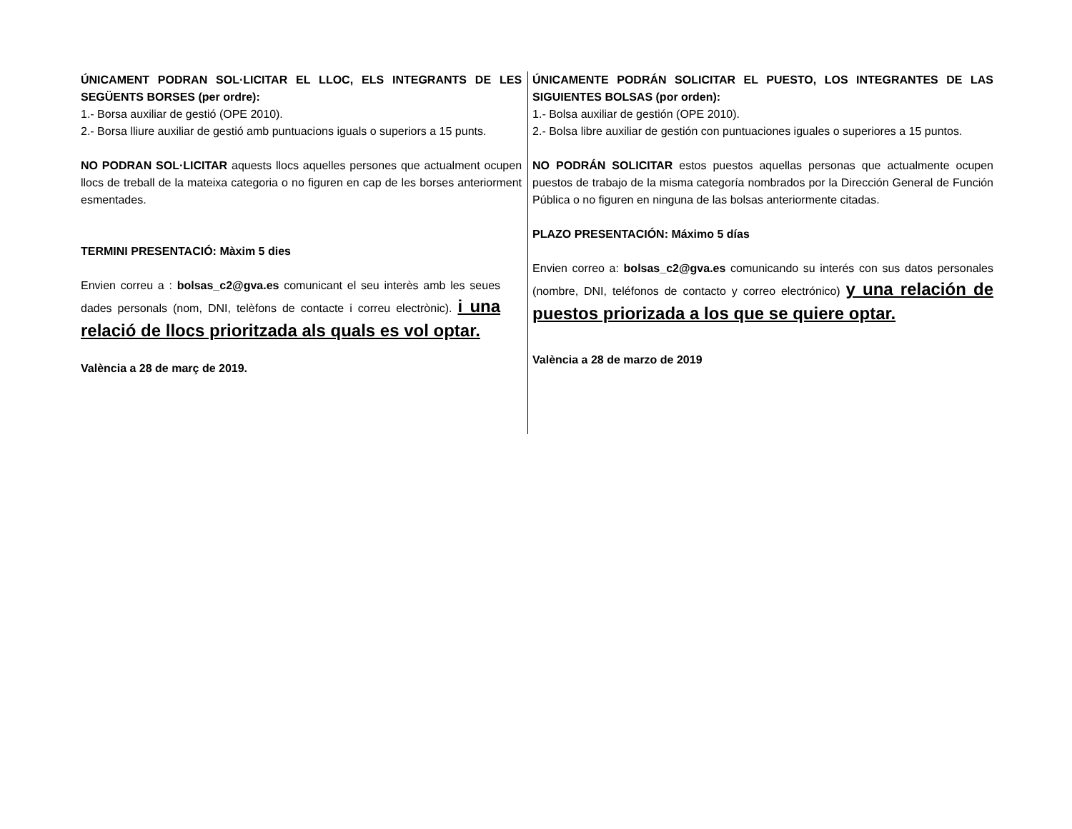ÚNICAMENT PODRAN SOL·LICITAR EL LLOC, ELS INTEGRANTS DE LES SEGÜENTS BORSES (per ordre):
1.- Borsa auxiliar de gestió (OPE 2010).
2.- Borsa lliure auxiliar de gestió amb puntuacions iguals o superiors a 15 punts.
NO PODRAN SOL·LICITAR aquests llocs aquelles persones que actualment ocupen llocs de treball de la mateixa categoria o no figuren en cap de les borses anteriorment esmentades.
TERMINI PRESENTACIÓ: Màxim 5 dies
Envien correu a : bolsas_c2@gva.es comunicant el seu interès amb les seues dades personals (nom, DNI, telèfons de contacte i correu electrònic). i una relació de llocs prioritzada als quals es vol optar.
València a 28 de març de 2019.
ÚNICAMENTE PODRÁN SOLICITAR EL PUESTO, LOS INTEGRANTES DE LAS SIGUIENTES BOLSAS (por orden):
1.- Bolsa auxiliar de gestión (OPE 2010).
2.- Bolsa libre auxiliar de gestión con puntuaciones iguales o superiores a 15 puntos.
NO PODRÁN SOLICITAR estos puestos aquellas personas que actualmente ocupen puestos de trabajo de la misma categoría nombrados por la Dirección General de Función Pública o no figuren en ninguna de las bolsas anteriormente citadas.
PLAZO PRESENTACIÓN: Máximo 5 días
Envien correo a: bolsas_c2@gva.es comunicando su interés con sus datos personales (nombre, DNI, teléfonos de contacto y correo electrónico) y una relación de puestos priorizada a los que se quiere optar.
València a 28 de marzo de 2019